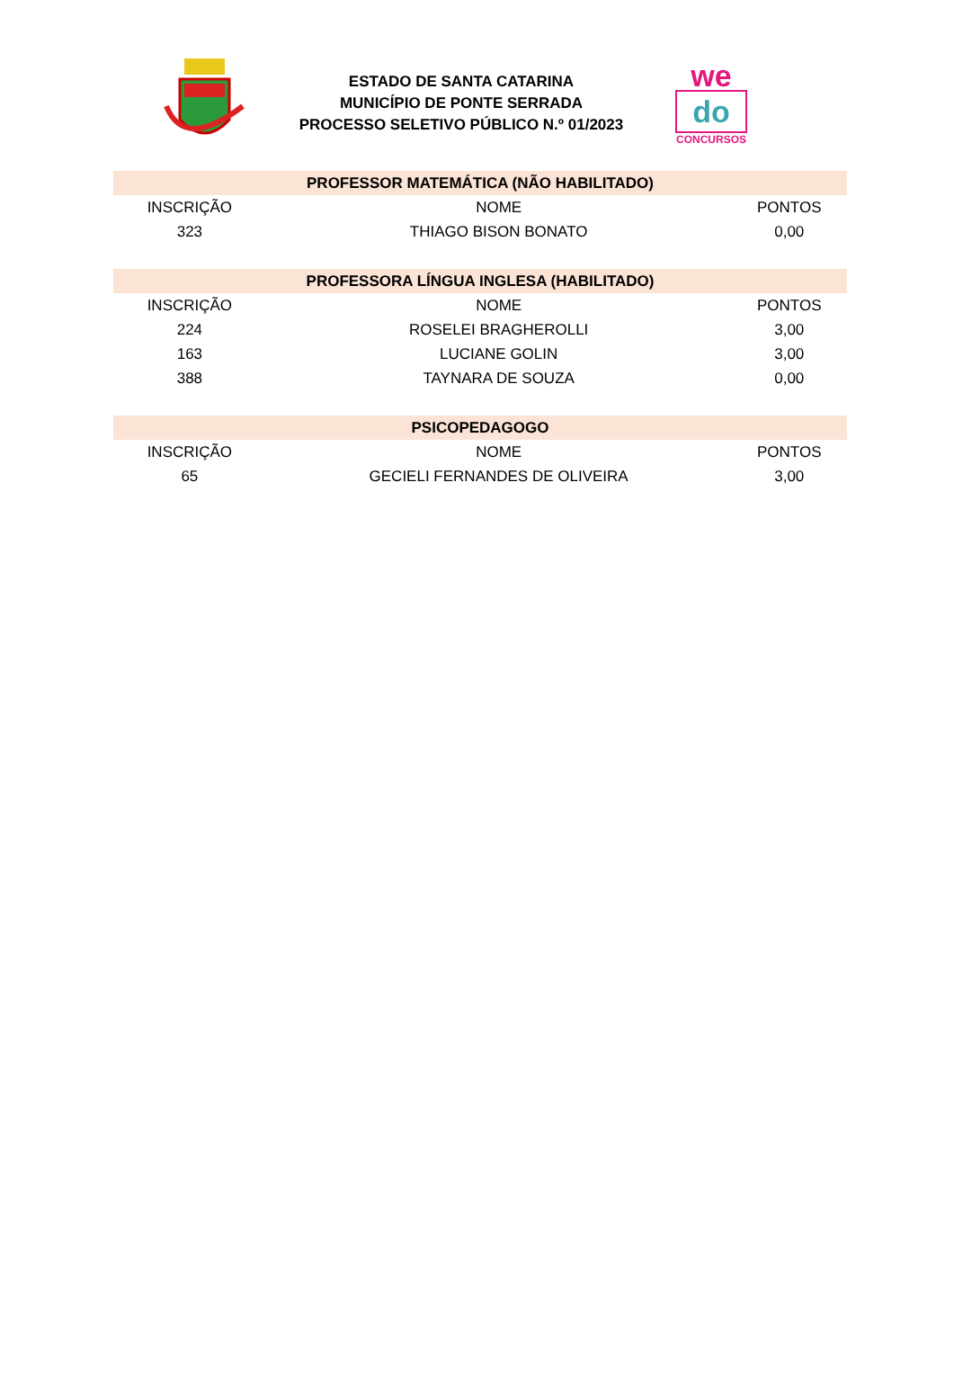ESTADO DE SANTA CATARINA
MUNICÍPIO DE PONTE SERRADA
PROCESSO SELETIVO PÚBLICO N.º 01/2023
we
do
CONCURSOS
| PROFESSOR MATEMÁTICA (NÃO HABILITADO) | | |
| --- | --- | --- |
| INSCRIÇÃO | NOME | PONTOS |
| 323 | THIAGO BISON BONATO | 0,00 |
| PROFESSORA LÍNGUA INGLESA (HABILITADO) | | |
| INSCRIÇÃO | NOME | PONTOS |
| 224 | ROSELEI BRAGHEROLLI | 3,00 |
| 163 | LUCIANE GOLIN | 3,00 |
| 388 | TAYNARA DE SOUZA | 0,00 |
| PSICOPEDAGOGO | | |
| INSCRIÇÃO | NOME | PONTOS |
| 65 | GECIELI FERNANDES DE OLIVEIRA | 3,00 |